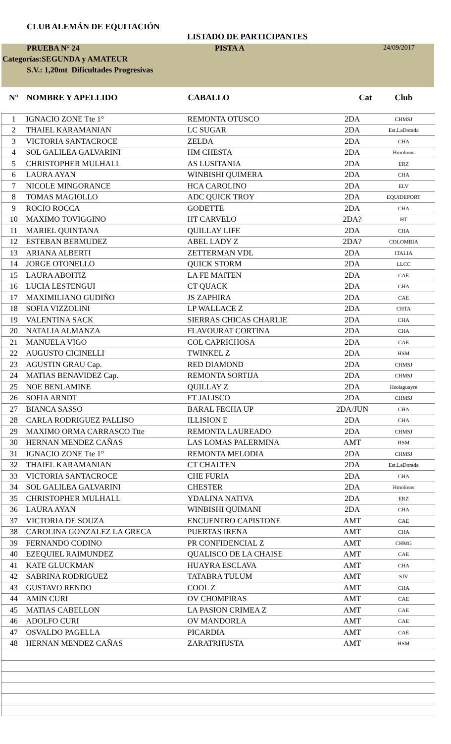CLUB ALEMÁN DE EQUITACIÓN
LISTADO DE PARTICIPANTES
PRUEBA N° 24 PISTA A 24/09/2017
Categorías:SEGUNDA y AMATEUR
S.V.: 1,20mt Dificultades Progresivas
| N° | NOMBRE Y APELLIDO | CABALLO | Cat | Club |
| --- | --- | --- | --- | --- |
| 1 | IGNACIO ZONE Tte 1° | REMONTA OTUSCO | 2DA | CHMSJ |
| 2 | THAIEL KARAMANIAN | LC SUGAR | 2DA | Est.LaDorada |
| 3 | VICTORIA SANTACROCE | ZELDA | 2DA | CHA |
| 4 | SOL GALILEA GALVARINI | HM CHESTA | 2DA | Hmolinos |
| 5 | CHRISTOPHER MULHALL | AS LUSITANIA | 2DA | ERZ |
| 6 | LAURA AYAN | WINBISHI QUIMERA | 2DA | CHA |
| 7 | NICOLE MINGORANCE | HCA CAROLINO | 2DA | ELV |
| 8 | TOMAS MAGIOLLO | ADC QUICK TROY | 2DA | EQUIDEPORT |
| 9 | ROCIO ROCCA | GODETTE | 2DA | CHA |
| 10 | MAXIMO TOVIGGINO | HT CARVELO | 2DA? | HT |
| 11 | MARIEL QUINTANA | QUILLAY LIFE | 2DA | CHA |
| 12 | ESTEBAN BERMUDEZ | ABEL LADY Z | 2DA? | COLOMBIA |
| 13 | ARIANA ALBERTI | ZETTERMAN VDL | 2DA | ITALIA |
| 14 | JORGE OTONELLO | QUICK STORM | 2DA | LLCC |
| 15 | LAURA ABOITIZ | LA FE MAITEN | 2DA | CAE |
| 16 | LUCIA LESTENGUI | CT QUACK | 2DA | CHA |
| 17 | MAXIMILIANO GUDIÑO | JS ZAPHIRA | 2DA | CAE |
| 18 | SOFIA VIZZOLINI | LP WALLACE Z | 2DA | CHTA |
| 19 | VALENTINA SACK | SIERRAS CHICAS CHARLIE | 2DA | CHA |
| 20 | NATALIA ALMANZA | FLAVOURAT CORTINA | 2DA | CHA |
| 21 | MANUELA VIGO | COL CAPRICHOSA | 2DA | CAE |
| 22 | AUGUSTO CICINELLI | TWINKEL Z | 2DA | HSM |
| 23 | AGUSTIN GRAU Cap. | RED DIAMOND | 2DA | CHMSJ |
| 24 | MATIAS BENAVIDEZ Cap. | REMONTA SORTIJA | 2DA | CHMSJ |
| 25 | NOE BENLAMINE | QUILLAY Z | 2DA | Hsolaguayre |
| 26 | SOFIA ARNDT | FT JALISCO | 2DA | CHMSJ |
| 27 | BIANCA SASSO | BARAL FECHA UP | 2DA/JUN | CHA |
| 28 | CARLA RODRIGUEZ PALLISO | ILLISION E | 2DA | CHA |
| 29 | MAXIMO ORMA CARRASCO Ttte | REMONTA LAUREADO | 2DA | CHMSJ |
| 30 | HERNAN MENDEZ CAÑAS | LAS LOMAS PALERMINA | AMT | HSM |
| 31 | IGNACIO ZONE Tte 1° | REMONTA MELODIA | 2DA | CHMSJ |
| 32 | THAIEL KARAMANIAN | CT CHALTEN | 2DA | Est.LaDorada |
| 33 | VICTORIA SANTACROCE | CHE FURIA | 2DA | CHA |
| 34 | SOL GALILEA GALVARINI | CHESTER | 2DA | Hmolinos |
| 35 | CHRISTOPHER MULHALL | YDALINA NATIVA | 2DA | ERZ |
| 36 | LAURA AYAN | WINBISHI QUIMANI | 2DA | CHA |
| 37 | VICTORIA DE SOUZA | ENCUENTRO CAPISTONE | AMT | CAE |
| 38 | CAROLINA GONZALEZ LA GRECA | PUERTAS IRENA | AMT | CHA |
| 39 | FERNANDO CODINO | PR CONFIDENCIAL Z | AMT | CHMG |
| 40 | EZEQUIEL RAIMUNDEZ | QUALISCO DE LA CHAISE | AMT | CAE |
| 41 | KATE GLUCKMAN | HUAYRA ESCLAVA | AMT | CHA |
| 42 | SABRINA RODRIGUEZ | TATABRA TULUM | AMT | SJV |
| 43 | GUSTAVO RENDO | COOL Z | AMT | CHA |
| 44 | AMIN CURI | OV CHOMPIRAS | AMT | CAE |
| 45 | MATIAS CABELLON | LA PASION CRIMEA Z | AMT | CAE |
| 46 | ADOLFO CURI | OV MANDORLA | AMT | CAE |
| 47 | OSVALDO PAGELLA | PICARDIA | AMT | CAE |
| 48 | HERNAN MENDEZ CAÑAS | ZARATRHUSTA | AMT | HSM |